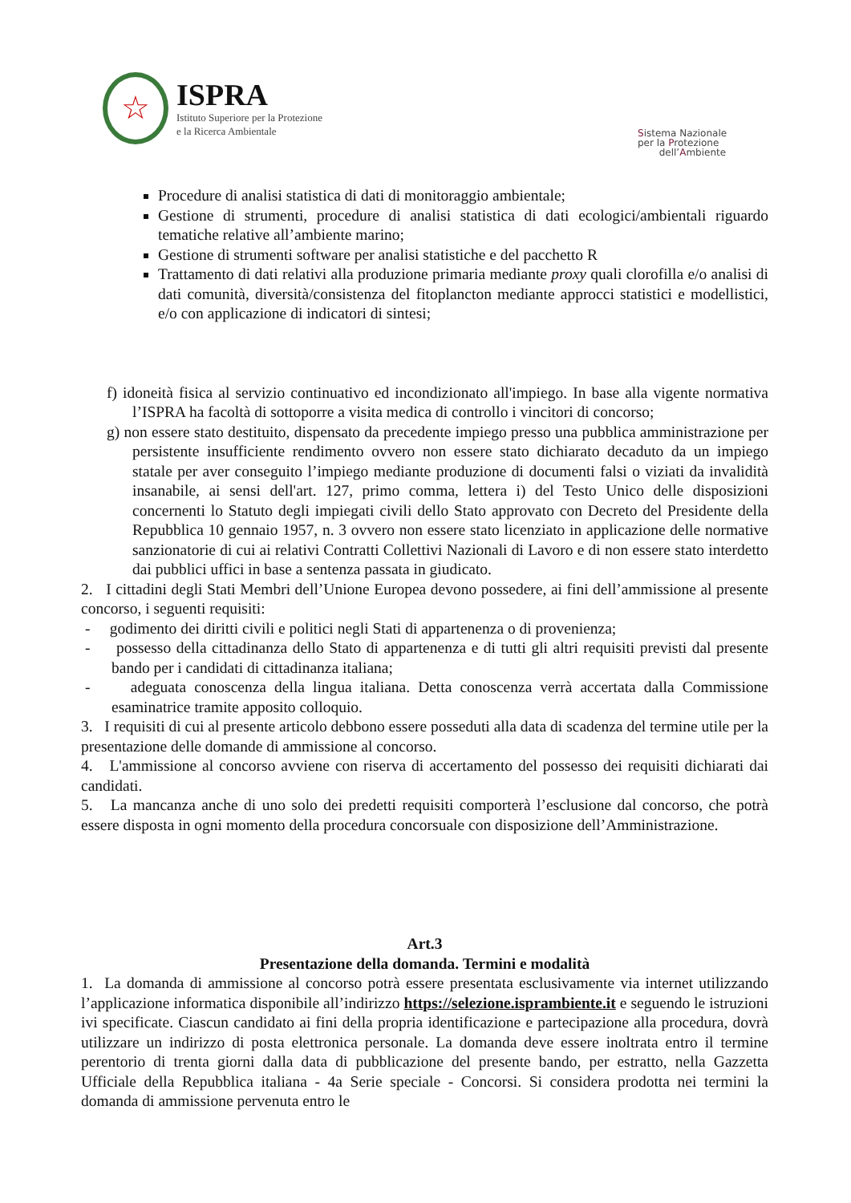☆
ISPRA
Istituto Superiore per la Protezione
e la Ricerca Ambientale
Sistema Nazionale
per la Protezione
dell’Ambiente
Procedure di analisi statistica di dati di monitoraggio ambientale;
Gestione di strumenti, procedure di analisi statistica di dati ecologici/ambientali riguardo tematiche relative all’ambiente marino;
Gestione di strumenti software per analisi statistiche e del pacchetto R
Trattamento di dati relativi alla produzione primaria mediante proxy quali clorofilla e/o analisi di dati comunità, diversità/consistenza del fitoplancton mediante approcci statistici e modellistici, e/o con applicazione di indicatori di sintesi;
f) idoneità fisica al servizio continuativo ed incondizionato all'impiego. In base alla vigente normativa l’ISPRA ha facoltà di sottoporre a visita medica di controllo i vincitori di concorso;
g) non essere stato destituito, dispensato da precedente impiego presso una pubblica amministrazione per persistente insufficiente rendimento ovvero non essere stato dichiarato decaduto da un impiego statale per aver conseguito l’impiego mediante produzione di documenti falsi o viziati da invalidità insanabile, ai sensi dell'art. 127, primo comma, lettera i) del Testo Unico delle disposizioni concernenti lo Statuto degli impiegati civili dello Stato approvato con Decreto del Presidente della Repubblica 10 gennaio 1957, n. 3 ovvero non essere stato licenziato in applicazione delle normative sanzionatorie di cui ai relativi Contratti Collettivi Nazionali di Lavoro e di non essere stato interdetto dai pubblici uffici in base a sentenza passata in giudicato.
2. I cittadini degli Stati Membri dell’Unione Europea devono possedere, ai fini dell’ammissione al presente concorso, i seguenti requisiti:
- godimento dei diritti civili e politici negli Stati di appartenenza o di provenienza;
- possesso della cittadinanza dello Stato di appartenenza e di tutti gli altri requisiti previsti dal presente bando per i candidati di cittadinanza italiana;
- adeguata conoscenza della lingua italiana. Detta conoscenza verrà accertata dalla Commissione esaminatrice tramite apposito colloquio.
3. I requisiti di cui al presente articolo debbono essere posseduti alla data di scadenza del termine utile per la presentazione delle domande di ammissione al concorso.
4. L'ammissione al concorso avviene con riserva di accertamento del possesso dei requisiti dichiarati dai candidati.
5. La mancanza anche di uno solo dei predetti requisiti comporterà l’esclusione dal concorso, che potrà essere disposta in ogni momento della procedura concorsuale con disposizione dell’Amministrazione.
Art.3
Presentazione della domanda. Termini e modalità
1. La domanda di ammissione al concorso potrà essere presentata esclusivamente via internet utilizzando l’applicazione informatica disponibile all’indirizzo https://selezione.isprambiente.it e seguendo le istruzioni ivi specificate. Ciascun candidato ai fini della propria identificazione e partecipazione alla procedura, dovrà utilizzare un indirizzo di posta elettronica personale. La domanda deve essere inoltrata entro il termine perentorio di trenta giorni dalla data di pubblicazione del presente bando, per estratto, nella Gazzetta Ufficiale della Repubblica italiana - 4a Serie speciale - Concorsi. Si considera prodotta nei termini la domanda di ammissione pervenuta entro le